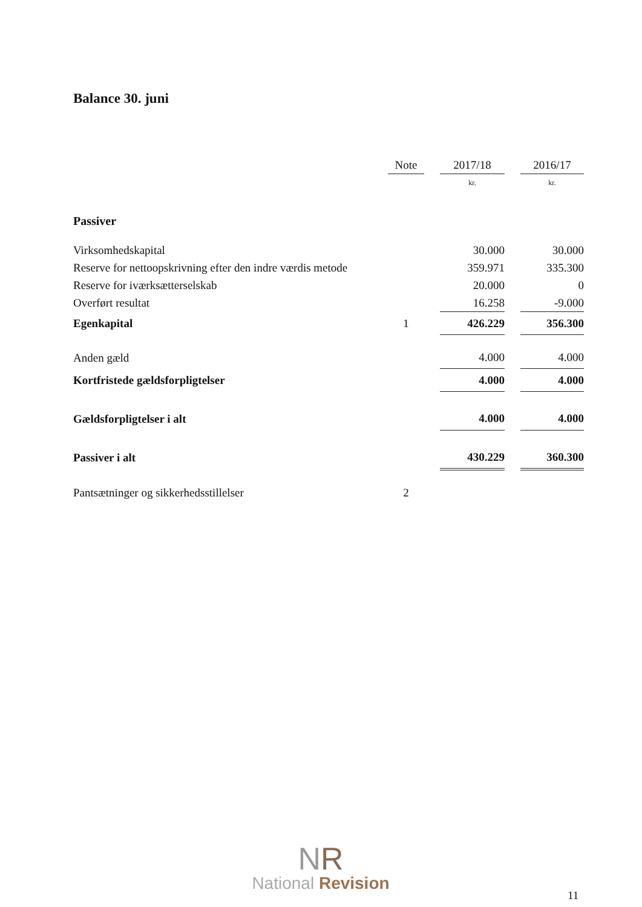Balance 30. juni
| | Note | | 2017/18 | | 2016/17 |
| --- | --- | --- | --- | --- | --- |
| | | | kr. | | kr. |
| Passiver | | | | | |
| Virksomhedskapital | | | 30.000 | | 30.000 |
| Reserve for nettoopskrivning efter den indre værdis metode | | | 359.971 | | 335.300 |
| Reserve for iværksætterselskab | | | 20.000 | | 0 |
| Overført resultat | | | 16.258 | | -9.000 |
| Egenkapital | 1 | | 426.229 | | 356.300 |
| Anden gæld | | | 4.000 | | 4.000 |
| Kortfristede gældsforpligtelser | | | 4.000 | | 4.000 |
| Gældsforpligtelser i alt | | | 4.000 | | 4.000 |
| Passiver i alt | | | 430.229 | | 360.300 |
| Pantsætninger og sikkerhedsstillelser | 2 | | | | |
NR
National Revision
11